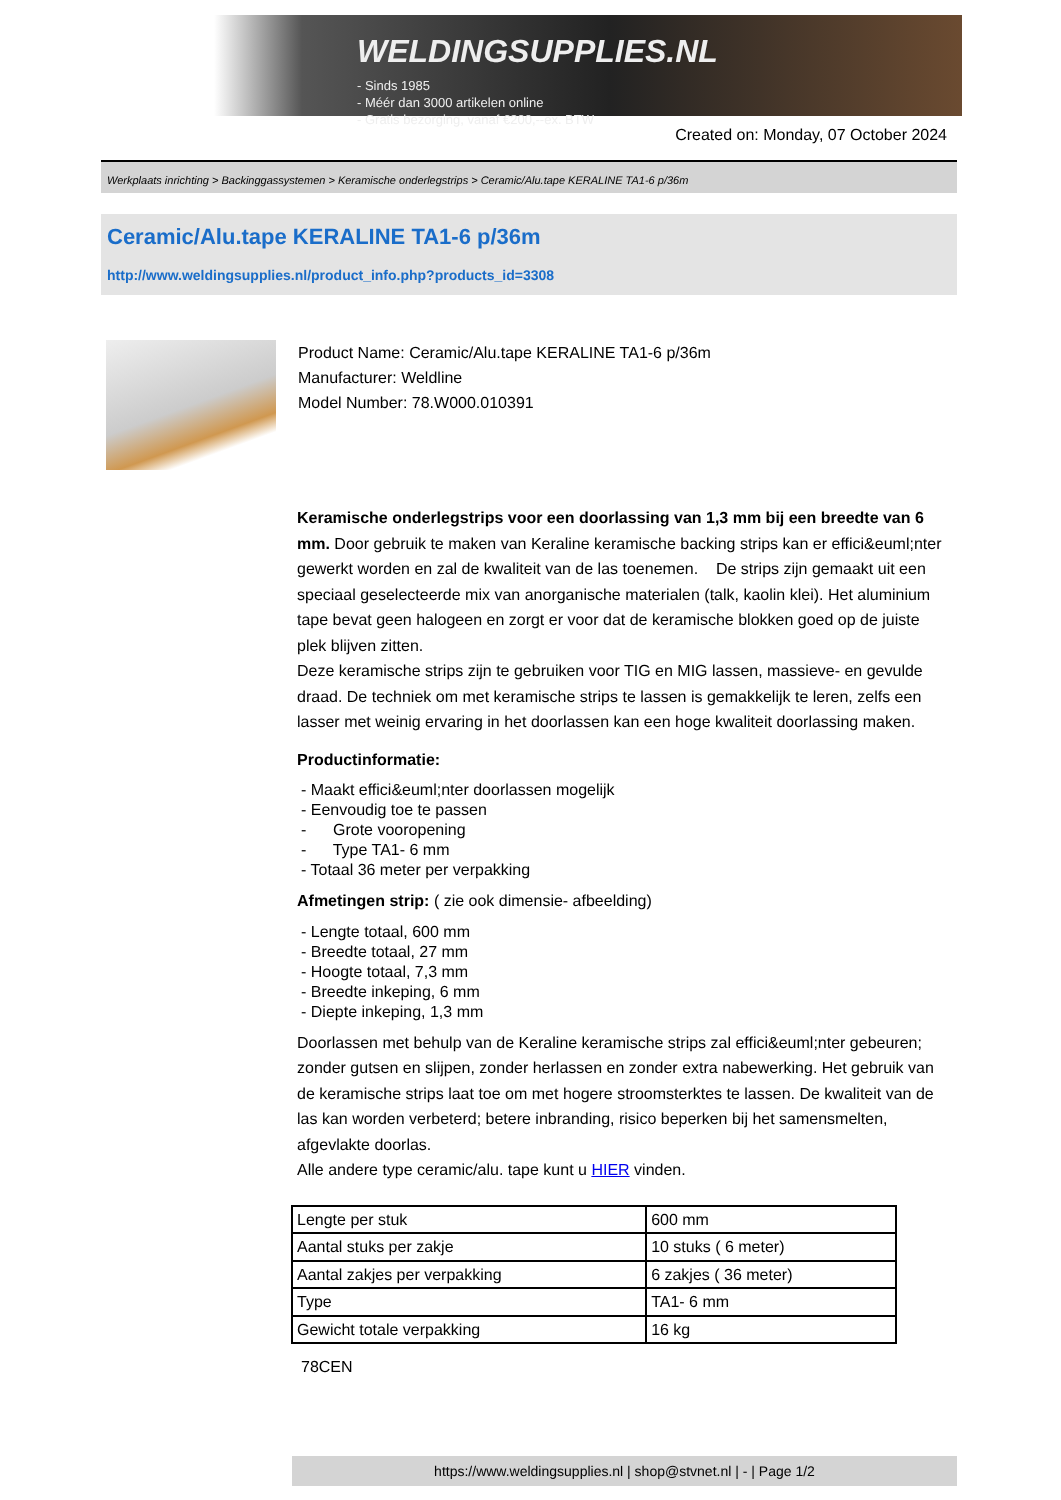WELDINGSUPPLIES.NL
- Sinds 1985
- Méér dan 3000 artikelen online
- Gratis bezorging, vanaf €200,--ex. BTW
Created on: Monday, 07 October 2024
Werkplaats inrichting > Backinggassystemen > Keramische onderlegstrips > Ceramic/Alu.tape KERALINE TA1-6 p/36m
Ceramic/Alu.tape KERALINE TA1-6 p/36m
http://www.weldingsupplies.nl/product_info.php?products_id=3308
Product Name: Ceramic/Alu.tape KERALINE TA1-6 p/36m
Manufacturer: Weldline
Model Number: 78.W000.010391
Keramische onderlegstrips voor een doorlassing van 1,3 mm bij een breedte van 6 mm. Door gebruik te maken van Keraline keramische backing strips kan er effici&euml;nter gewerkt worden en zal de kwaliteit van de las toenemen. De strips zijn gemaakt uit een speciaal geselecteerde mix van anorganische materialen (talk, kaolin klei). Het aluminium tape bevat geen halogeen en zorgt er voor dat de keramische blokken goed op de juiste plek blijven zitten.
Deze keramische strips zijn te gebruiken voor TIG en MIG lassen, massieve- en gevulde draad. De techniek om met keramische strips te lassen is gemakkelijk te leren, zelfs een lasser met weinig ervaring in het doorlassen kan een hoge kwaliteit doorlassing maken.
Productinformatie:
- Maakt effici&euml;nter doorlassen mogelijk
- Eenvoudig toe te passen
- Grote vooropening
- Type TA1- 6 mm
- Totaal 36 meter per verpakking
Afmetingen strip: ( zie ook dimensie- afbeelding)
- Lengte totaal, 600 mm
- Breedte totaal, 27 mm
- Hoogte totaal, 7,3 mm
- Breedte inkeping, 6 mm
- Diepte inkeping, 1,3 mm
Doorlassen met behulp van de Keraline keramische strips zal effici&euml;nter gebeuren; zonder gutsen en slijpen, zonder herlassen en zonder extra nabewerking. Het gebruik van de keramische strips laat toe om met hogere stroomsterktes te lassen. De kwaliteit van de las kan worden verbeterd; betere inbranding, risico beperken bij het samensmelten, afgevlakte doorlas.
Alle andere type ceramic/alu. tape kunt u HIER vinden.
| Lengte per stuk | 600 mm |
| Aantal stuks per zakje | 10 stuks ( 6 meter) |
| Aantal zakjes per verpakking | 6 zakjes ( 36 meter) |
| Type | TA1- 6 mm |
| Gewicht totale verpakking | 16 kg |
78CEN
https://www.weldingsupplies.nl | shop@stvnet.nl | - | Page 1/2